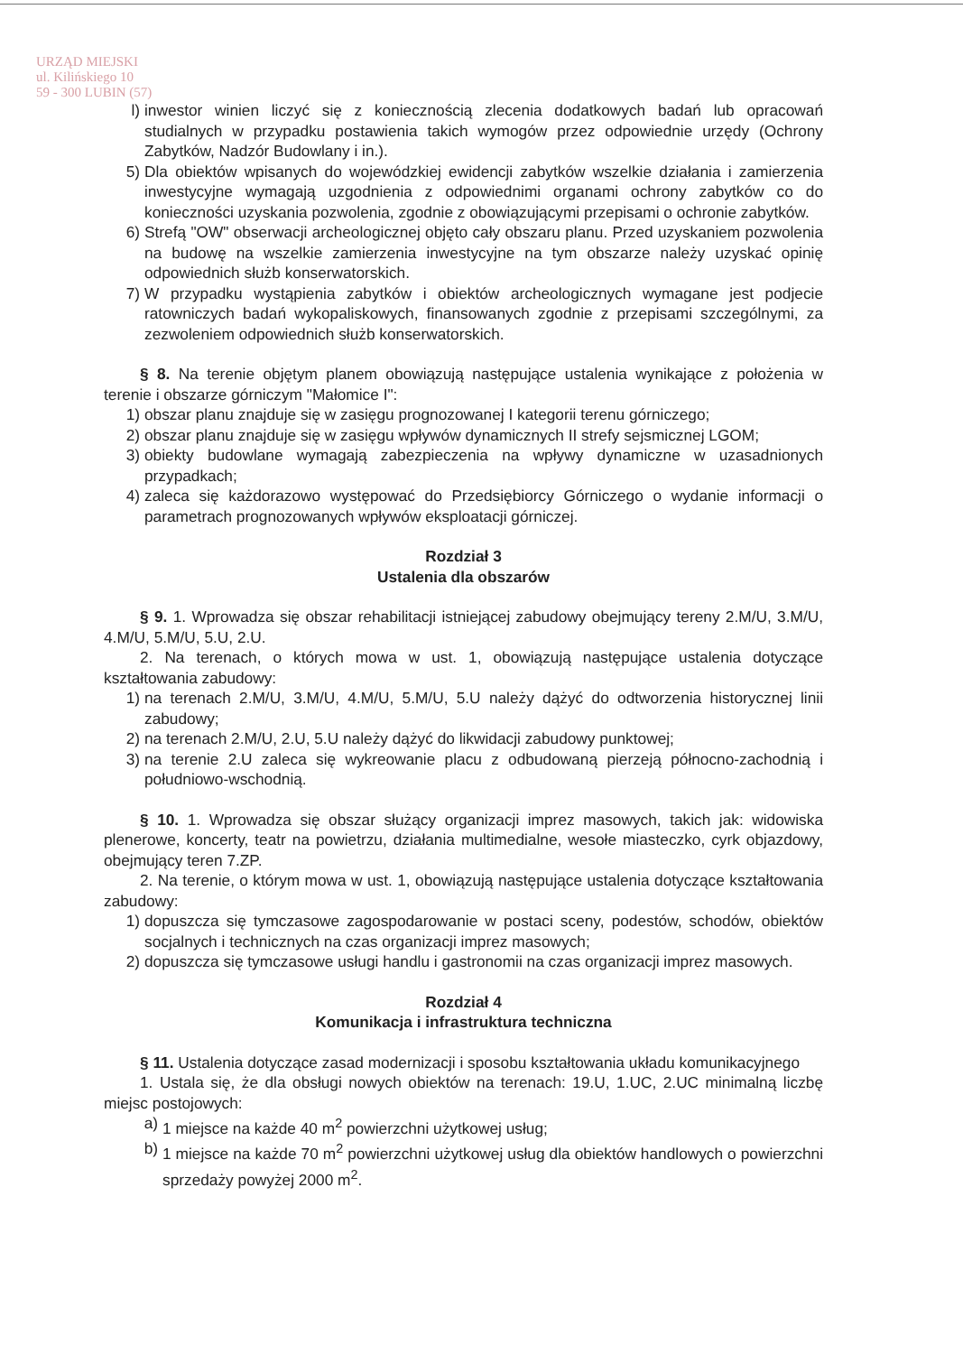URZĄD MIEJSKI
ul. Kilińskiego 10
59 - 300 LUBIN (57)
l) inwestor winien liczyć się z koniecznością zlecenia dodatkowych badań lub opracowań studialnych w przypadku postawienia takich wymogów przez odpowiednie urzędy (Ochrony Zabytków, Nadzór Budowlany i in.).
5) Dla obiektów wpisanych do wojewódzkiej ewidencji zabytków wszelkie działania i zamierzenia inwestycyjne wymagają uzgodnienia z odpowiednimi organami ochrony zabytków co do konieczności uzyskania pozwolenia, zgodnie z obowiązującymi przepisami o ochronie zabytków.
6) Strefą "OW" obserwacji archeologicznej objęto cały obszaru planu. Przed uzyskaniem pozwolenia na budowę na wszelkie zamierzenia inwestycyjne na tym obszarze należy uzyskać opinię odpowiednich służb konserwatorskich.
7) W przypadku wystąpienia zabytków i obiektów archeologicznych wymagane jest podjecie ratowniczych badań wykopaliskowych, finansowanych zgodnie z przepisami szczególnymi, za zezwoleniem odpowiednich służb konserwatorskich.
§ 8. Na terenie objętym planem obowiązują następujące ustalenia wynikające z położenia w terenie i obszarze górniczym "Małomice I":
1) obszar planu znajduje się w zasięgu prognozowanej I kategorii terenu górniczego;
2) obszar planu znajduje się w zasięgu wpływów dynamicznych II strefy sejsmicznej LGOM;
3) obiekty budowlane wymagają zabezpieczenia na wpływy dynamiczne w uzasadnionych przypadkach;
4) zaleca się każdorazowo występować do Przedsiębiorcy Górniczego o wydanie informacji o parametrach prognozowanych wpływów eksploatacji górniczej.
Rozdział 3
Ustalenia dla obszarów
§ 9. 1. Wprowadza się obszar rehabilitacji istniejącej zabudowy obejmujący tereny 2.M/U, 3.M/U, 4.M/U, 5.M/U, 5.U, 2.U.
2. Na terenach, o których mowa w ust. 1, obowiązują następujące ustalenia dotyczące kształtowania zabudowy:
1) na terenach 2.M/U, 3.M/U, 4.M/U, 5.M/U, 5.U należy dążyć do odtworzenia historycznej linii zabudowy;
2) na terenach 2.M/U, 2.U, 5.U należy dążyć do likwidacji zabudowy punktowej;
3) na terenie 2.U zaleca się wykreowanie placu z odbudowaną pierzeją północno-zachodnią i południowo-wschodnią.
§ 10. 1. Wprowadza się obszar służący organizacji imprez masowych, takich jak: widowiska plenerowe, koncerty, teatr na powietrzu, działania multimedialne, wesołe miasteczko, cyrk objazdowy, obejmujący teren 7.ZP.
2. Na terenie, o którym mowa w ust. 1, obowiązują następujące ustalenia dotyczące kształtowania zabudowy:
1) dopuszcza się tymczasowe zagospodarowanie w postaci sceny, podestów, schodów, obiektów socjalnych i technicznych na czas organizacji imprez masowych;
2) dopuszcza się tymczasowe usługi handlu i gastronomii na czas organizacji imprez masowych.
Rozdział 4
Komunikacja i infrastruktura techniczna
§ 11. Ustalenia dotyczące zasad modernizacji i sposobu kształtowania układu komunikacyjnego
1. Ustala się, że dla obsługi nowych obiektów na terenach: 19.U, 1.UC, 2.UC minimalną liczbę miejsc postojowych:
a) 1 miejsce na każde 40 m<sup>2</sup> powierzchni użytkowej usług;
b) 1 miejsce na każde 70 m<sup>2</sup> powierzchni użytkowej usług dla obiektów handlowych o powierzchni sprzedaży powyżej 2000 m<sup>2</sup>.